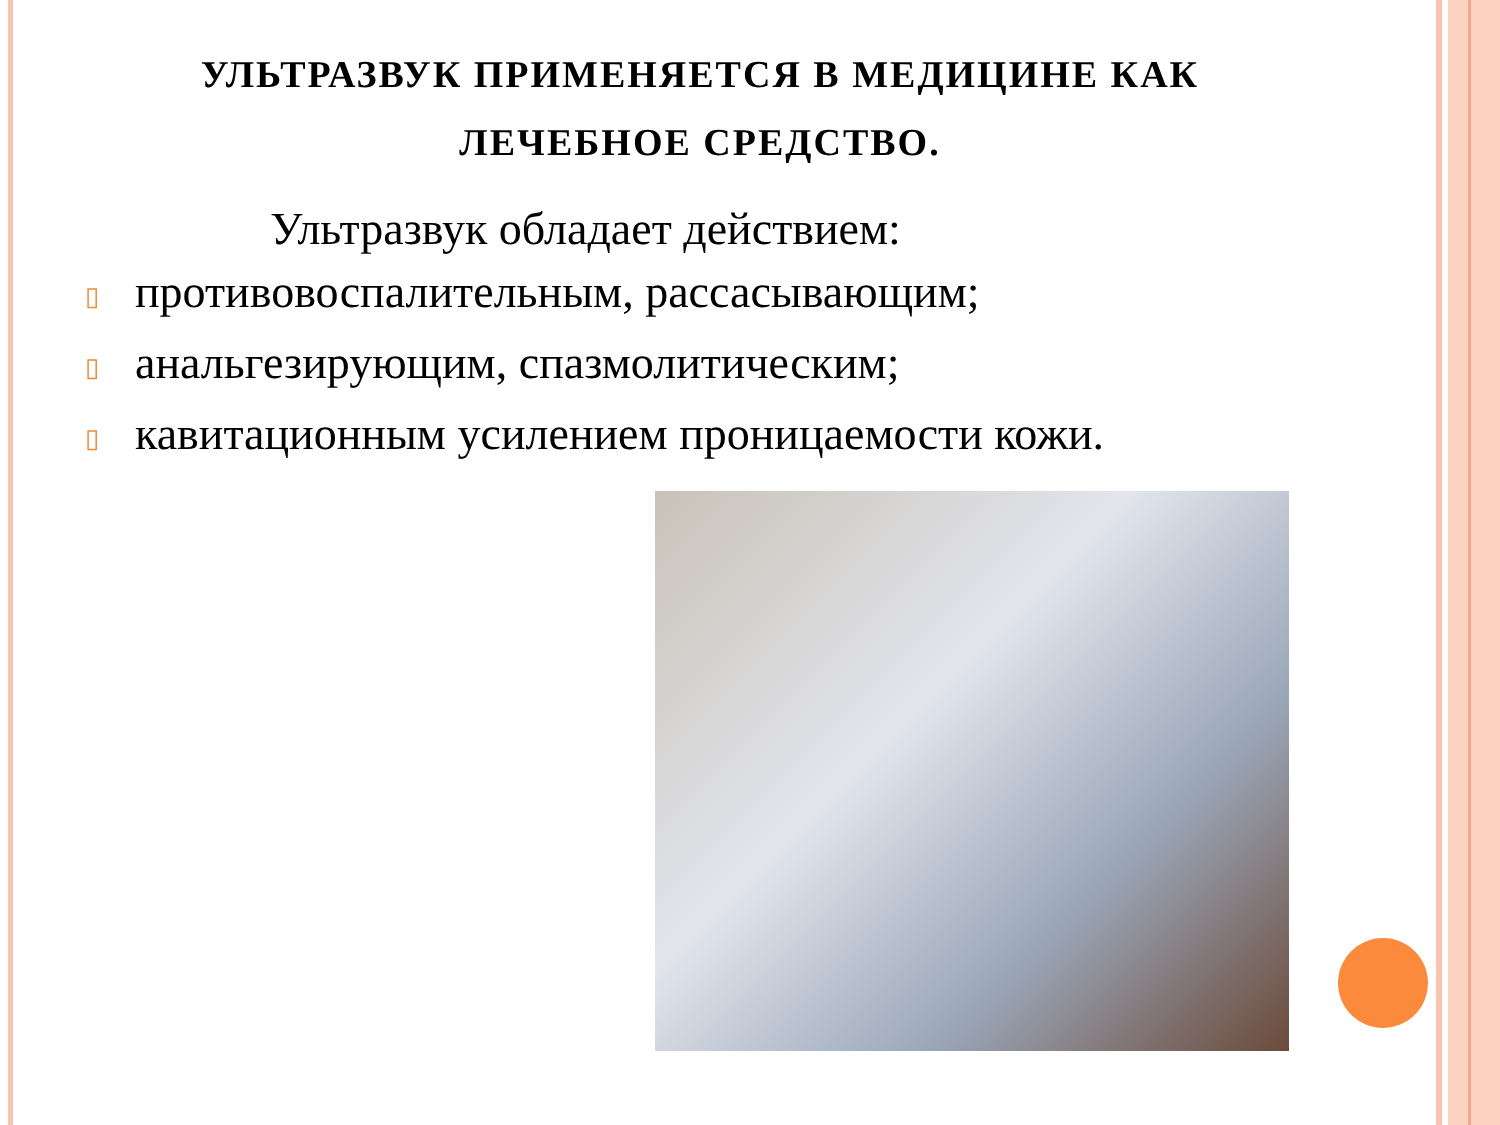УЛЬТРАЗВУК ПРИМЕНЯЕТСЯ В МЕДИЦИНЕ КАК
ЛЕЧЕБНОЕ СРЕДСТВО.
Ультразвук обладает действием:
▯ противовоспалительным, рассасывающим;
▯ анальгезирующим, спазмолитическим;
▯ кавитационным усилением проницаемости кожи.